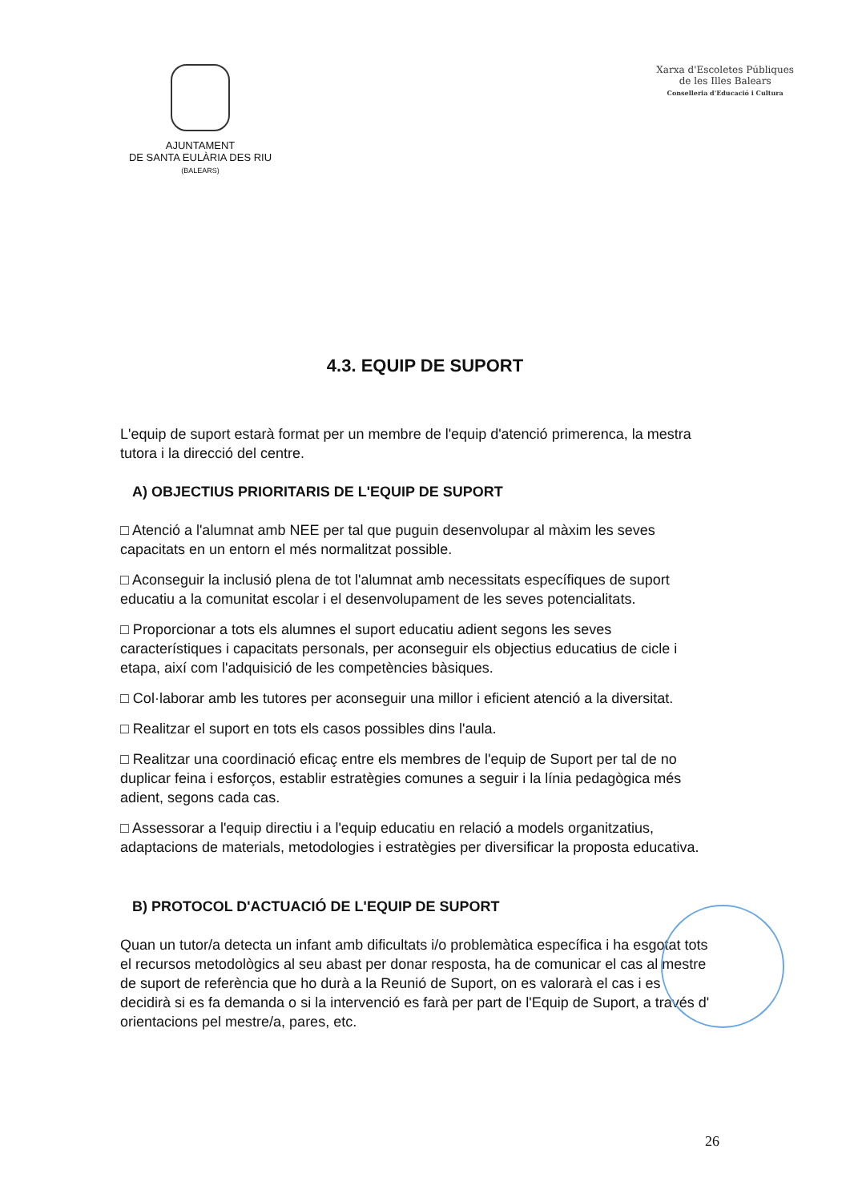AJUNTAMENT
DE SANTA EULÀRIA DES RIU
(BALEARS)
Xarxa d'Escoletes Públiques
de les Illes Balears
Conselleria d'Educació i Cultura
4.3. EQUIP DE SUPORT
L'equip de suport estarà format per un membre de l'equip d'atenció primerenca, la mestra tutora i la direcció del centre.
A) OBJECTIUS PRIORITARIS DE L'EQUIP DE SUPORT
□ Atenció a l'alumnat amb NEE per tal que puguin desenvolupar al màxim les seves capacitats en un entorn el més normalitzat possible.
□ Aconseguir la inclusió plena de tot l'alumnat amb necessitats específiques de suport educatiu a la comunitat escolar i el desenvolupament de les seves potencialitats.
□ Proporcionar a tots els alumnes el suport educatiu adient segons les seves característiques i capacitats personals, per aconseguir els objectius educatius de cicle i etapa, així com l'adquisició de les competències bàsiques.
□ Col·laborar amb les tutores per aconseguir una millor i eficient atenció a la diversitat.
□ Realitzar el suport en tots els casos possibles dins l'aula.
□ Realitzar una coordinació eficaç entre els membres de l'equip de Suport per tal de no duplicar feina i esforços, establir estratègies comunes a seguir i la línia pedagògica més adient, segons cada cas.
□ Assessorar a l'equip directiu i a l'equip educatiu en relació a models organitzatius, adaptacions de materials, metodologies i estratègies per diversificar la proposta educativa.
B) PROTOCOL D'ACTUACIÓ DE L'EQUIP DE SUPORT
Quan un tutor/a detecta un infant amb dificultats i/o problemàtica específica i ha esgotat tots el recursos metodològics al seu abast per donar resposta, ha de comunicar el cas al mestre de suport de referència que ho durà a la Reunió de Suport, on es valorarà el cas i es decidirà si es fa demanda o si la intervenció es farà per part de l'Equip de Suport, a través d' orientacions pel mestre/a, pares, etc.
26